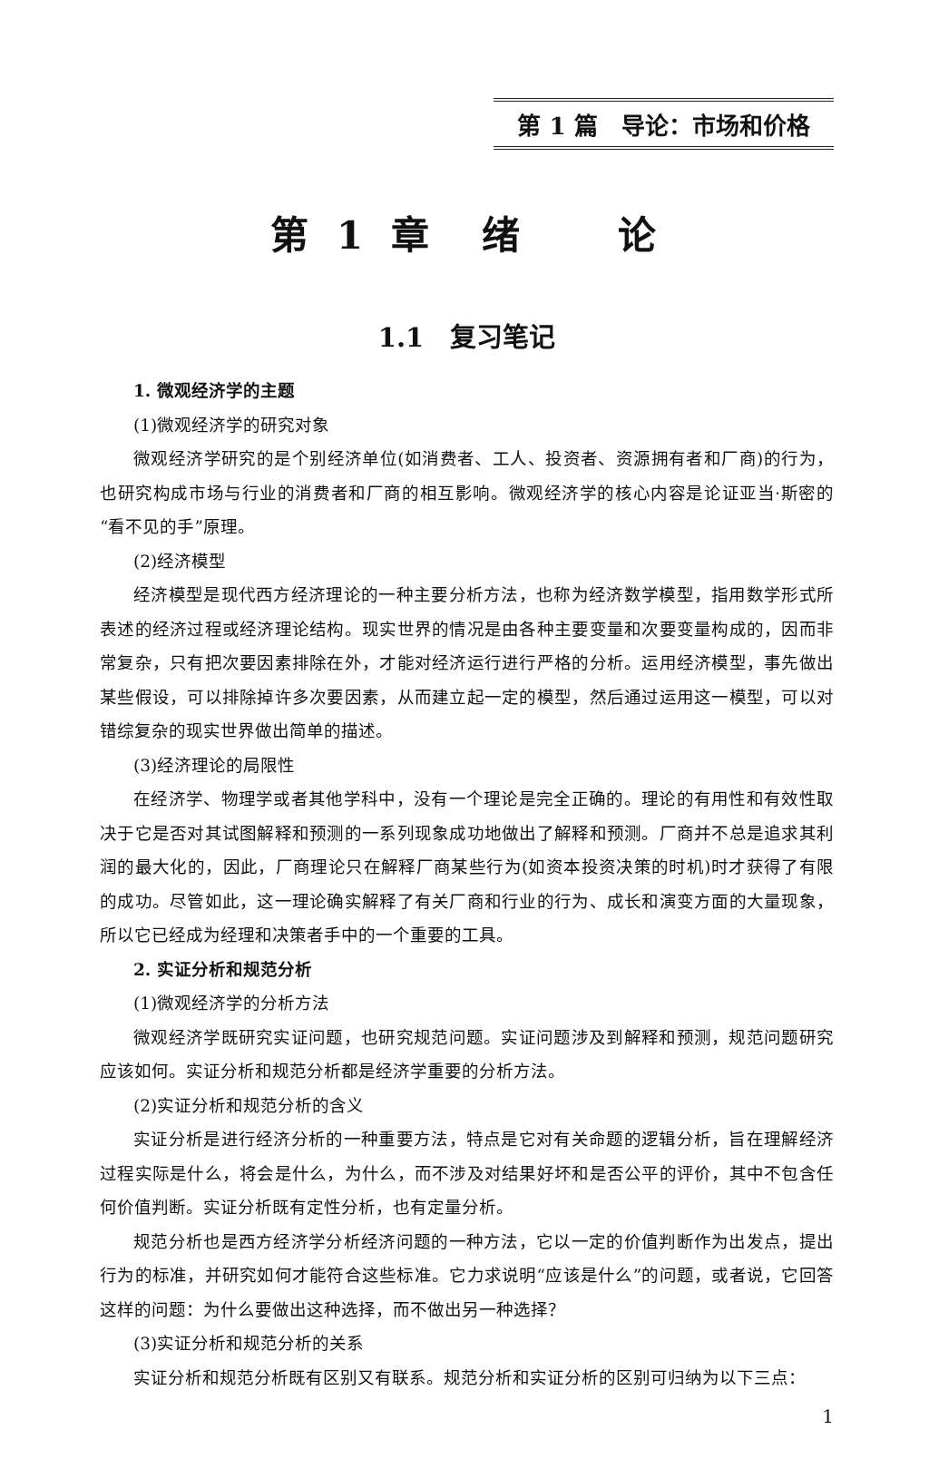第 1 篇　导论：市场和价格
第 1 章　绪　　论
1.1　复习笔记
1. 微观经济学的主题
(1)微观经济学的研究对象
微观经济学研究的是个别经济单位(如消费者、工人、投资者、资源拥有者和厂商)的行为，也研究构成市场与行业的消费者和厂商的相互影响。微观经济学的核心内容是论证亚当·斯密的“看不见的手”原理。
(2)经济模型
经济模型是现代西方经济理论的一种主要分析方法，也称为经济数学模型，指用数学形式所表述的经济过程或经济理论结构。现实世界的情况是由各种主要变量和次要变量构成的，因而非常复杂，只有把次要因素排除在外，才能对经济运行进行严格的分析。运用经济模型，事先做出某些假设，可以排除掉许多次要因素，从而建立起一定的模型，然后通过运用这一模型，可以对错综复杂的现实世界做出简单的描述。
(3)经济理论的局限性
在经济学、物理学或者其他学科中，没有一个理论是完全正确的。理论的有用性和有效性取决于它是否对其试图解释和预测的一系列现象成功地做出了解释和预测。厂商并不总是追求其利润的最大化的，因此，厂商理论只在解释厂商某些行为(如资本投资决策的时机)时才获得了有限的成功。尽管如此，这一理论确实解释了有关厂商和行业的行为、成长和演变方面的大量现象，所以它已经成为经理和决策者手中的一个重要的工具。
2. 实证分析和规范分析
(1)微观经济学的分析方法
微观经济学既研究实证问题，也研究规范问题。实证问题涉及到解释和预测，规范问题研究应该如何。实证分析和规范分析都是经济学重要的分析方法。
(2)实证分析和规范分析的含义
实证分析是进行经济分析的一种重要方法，特点是它对有关命题的逻辑分析，旨在理解经济过程实际是什么，将会是什么，为什么，而不涉及对结果好坏和是否公平的评价，其中不包含任何价值判断。实证分析既有定性分析，也有定量分析。
规范分析也是西方经济学分析经济问题的一种方法，它以一定的价值判断作为出发点，提出行为的标准，并研究如何才能符合这些标准。它力求说明“应该是什么”的问题，或者说，它回答这样的问题：为什么要做出这种选择，而不做出另一种选择？
(3)实证分析和规范分析的关系
实证分析和规范分析既有区别又有联系。规范分析和实证分析的区别可归纳为以下三点：
1